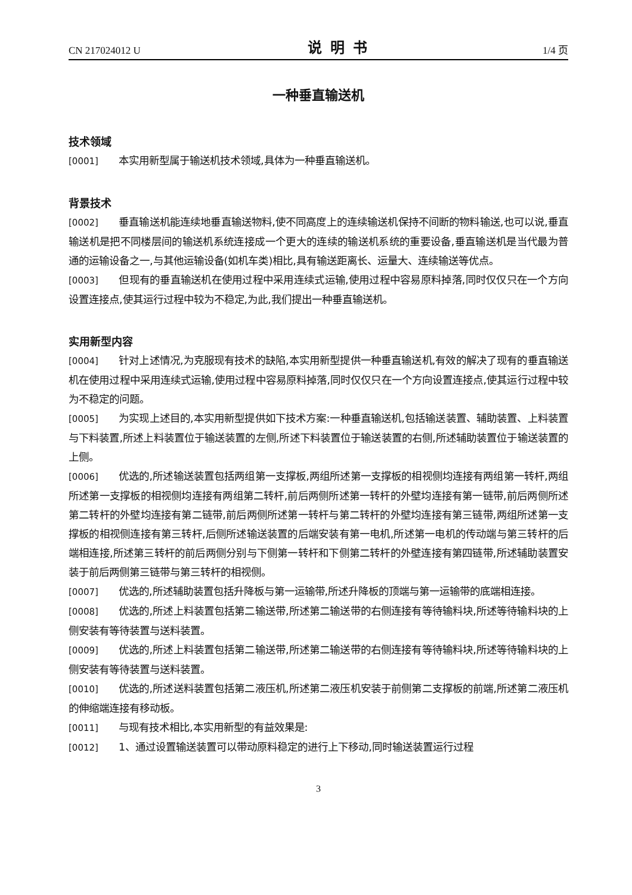CN 217024012 U 说明书 1/4 页
一种垂直输送机
技术领域
[0001] 本实用新型属于输送机技术领域,具体为一种垂直输送机。
背景技术
[0002] 垂直输送机能连续地垂直输送物料,使不同高度上的连续输送机保持不间断的物料输送,也可以说,垂直输送机是把不同楼层间的输送机系统连接成一个更大的连续的输送机系统的重要设备,垂直输送机是当代最为普通的运输设备之一,与其他运输设备(如机车类)相比,具有输送距离长、运量大、连续输送等优点。
[0003] 但现有的垂直输送机在使用过程中采用连续式运输,使用过程中容易原料掉落,同时仅仅只在一个方向设置连接点,使其运行过程中较为不稳定,为此,我们提出一种垂直输送机。
实用新型内容
[0004] 针对上述情况,为克服现有技术的缺陷,本实用新型提供一种垂直输送机,有效的解决了现有的垂直输送机在使用过程中采用连续式运输,使用过程中容易原料掉落,同时仅仅只在一个方向设置连接点,使其运行过程中较为不稳定的问题。
[0005] 为实现上述目的,本实用新型提供如下技术方案:一种垂直输送机,包括输送装置、辅助装置、上料装置与下料装置,所述上料装置位于输送装置的左侧,所述下料装置位于输送装置的右侧,所述辅助装置位于输送装置的上侧。
[0006] 优选的,所述输送装置包括两组第一支撑板,两组所述第一支撑板的相视侧均连接有两组第一转杆,两组所述第一支撑板的相视侧均连接有两组第二转杆,前后两侧所述第一转杆的外壁均连接有第一链带,前后两侧所述第二转杆的外壁均连接有第二链带,前后两侧所述第一转杆与第二转杆的外壁均连接有第三链带,两组所述第一支撑板的相视侧连接有第三转杆,后侧所述输送装置的后端安装有第一电机,所述第一电机的传动端与第三转杆的后端相连接,所述第三转杆的前后两侧分别与下侧第一转杆和下侧第二转杆的外壁连接有第四链带,所述辅助装置安装于前后两侧第三链带与第三转杆的相视侧。
[0007] 优选的,所述辅助装置包括升降板与第一运输带,所述升降板的顶端与第一运输带的底端相连接。
[0008] 优选的,所述上料装置包括第二输送带,所述第二输送带的右侧连接有等待输料块,所述等待输料块的上侧安装有等待装置与送料装置。
[0009] 优选的,所述上料装置包括第二输送带,所述第二输送带的右侧连接有等待输料块,所述等待输料块的上侧安装有等待装置与送料装置。
[0010] 优选的,所述送料装置包括第二液压机,所述第二液压机安装于前侧第二支撑板的前端,所述第二液压机的伸缩端连接有移动板。
[0011] 与现有技术相比,本实用新型的有益效果是:
[0012] 1、通过设置输送装置可以带动原料稳定的进行上下移动,同时输送装置运行过程
3